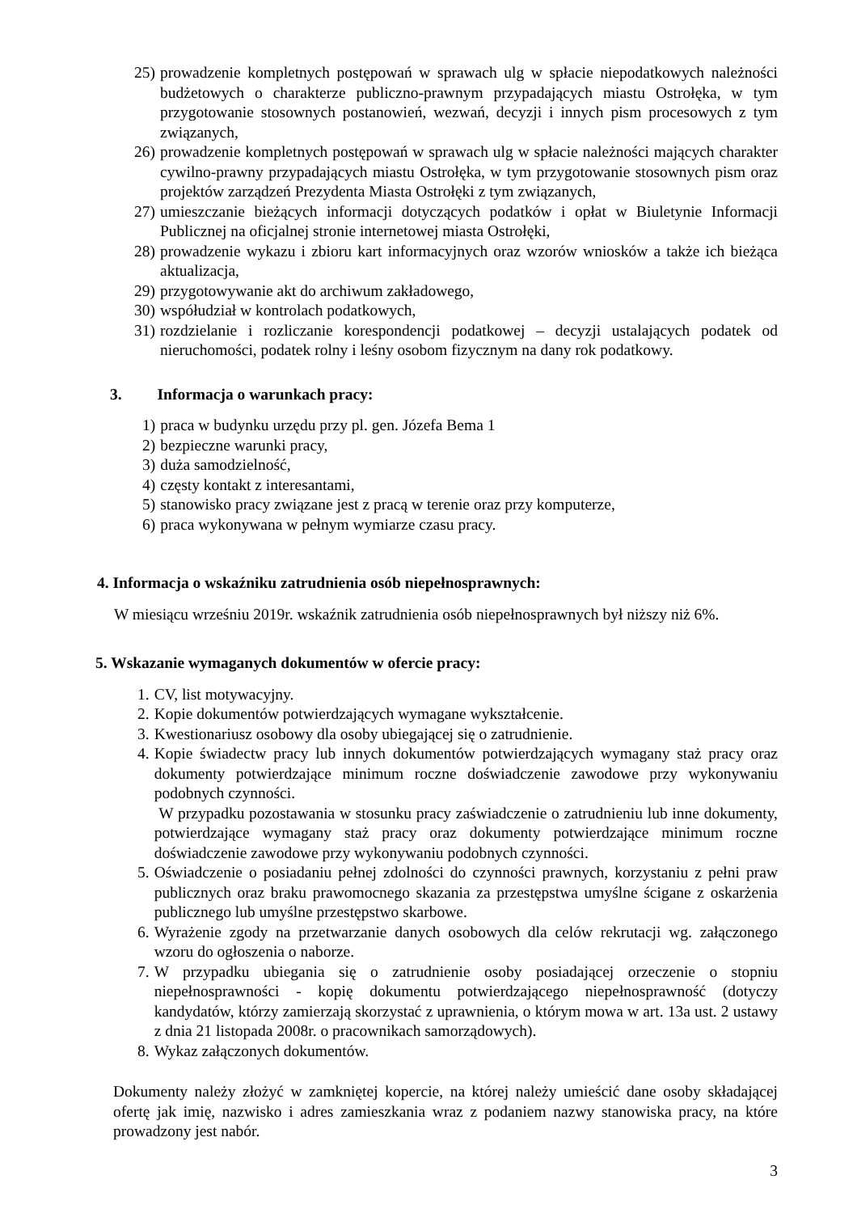25) prowadzenie kompletnych postępowań w sprawach ulg w spłacie niepodatkowych należności budżetowych o charakterze publiczno-prawnym przypadających miastu Ostrołęka, w tym przygotowanie stosownych postanowień, wezwań, decyzji i innych pism procesowych z tym związanych,
26) prowadzenie kompletnych postępowań w sprawach ulg w spłacie należności mających charakter cywilno-prawny przypadających miastu Ostrołęka, w tym przygotowanie stosownych pism oraz projektów zarządzeń Prezydenta Miasta Ostrołęki z tym związanych,
27) umieszczanie bieżących informacji dotyczących podatków i opłat w Biuletynie Informacji Publicznej na oficjalnej stronie internetowej miasta Ostrołęki,
28) prowadzenie wykazu i zbioru kart informacyjnych oraz wzorów wniosków a także ich bieżąca aktualizacja,
29) przygotowywanie akt do archiwum zakładowego,
30) współudział w kontrolach podatkowych,
31) rozdzielanie i rozliczanie korespondencji podatkowej – decyzji ustalających podatek od nieruchomości, podatek rolny i leśny osobom fizycznym na dany rok podatkowy.
3. Informacja o warunkach pracy:
1) praca w budynku urzędu przy pl. gen. Józefa Bema 1
2) bezpieczne warunki pracy,
3) duża samodzielność,
4) częsty kontakt z interesantami,
5) stanowisko pracy związane jest z pracą w terenie oraz przy komputerze,
6) praca wykonywana w pełnym wymiarze czasu pracy.
4. Informacja o wskaźniku zatrudnienia osób niepełnosprawnych:
W miesiącu wrześniu 2019r. wskaźnik zatrudnienia osób niepełnosprawnych był niższy niż 6%.
5. Wskazanie wymaganych dokumentów w ofercie pracy:
1. CV, list motywacyjny.
2. Kopie dokumentów potwierdzających wymagane wykształcenie.
3. Kwestionariusz osobowy dla osoby ubiegającej się o zatrudnienie.
4. Kopie świadectw pracy lub innych dokumentów potwierdzających wymagany staż pracy oraz dokumenty potwierdzające minimum roczne doświadczenie zawodowe przy wykonywaniu podobnych czynności.
W przypadku pozostawania w stosunku pracy zaświadczenie o zatrudnieniu lub inne dokumenty, potwierdzające wymagany staż pracy oraz dokumenty potwierdzające minimum roczne doświadczenie zawodowe przy wykonywaniu podobnych czynności.
5. Oświadczenie o posiadaniu pełnej zdolności do czynności prawnych, korzystaniu z pełni praw publicznych oraz braku prawomocnego skazania za przestępstwa umyślne ścigane z oskarżenia publicznego lub umyślne przestępstwo skarbowe.
6. Wyrażenie zgody na przetwarzanie danych osobowych dla celów rekrutacji wg. załączonego wzoru do ogłoszenia o naborze.
7. W przypadku ubiegania się o zatrudnienie osoby posiadającej orzeczenie o stopniu niepełnosprawności - kopię dokumentu potwierdzającego niepełnosprawność (dotyczy kandydatów, którzy zamierzają skorzystać z uprawnienia, o którym mowa w art. 13a ust. 2 ustawy z dnia 21 listopada 2008r. o pracownikach samorządowych).
8. Wykaz załączonych dokumentów.
Dokumenty należy złożyć w zamkniętej kopercie, na której należy umieścić dane osoby składającej ofertę jak imię, nazwisko i adres zamieszkania wraz z podaniem nazwy stanowiska pracy, na które prowadzony jest nabór.
3